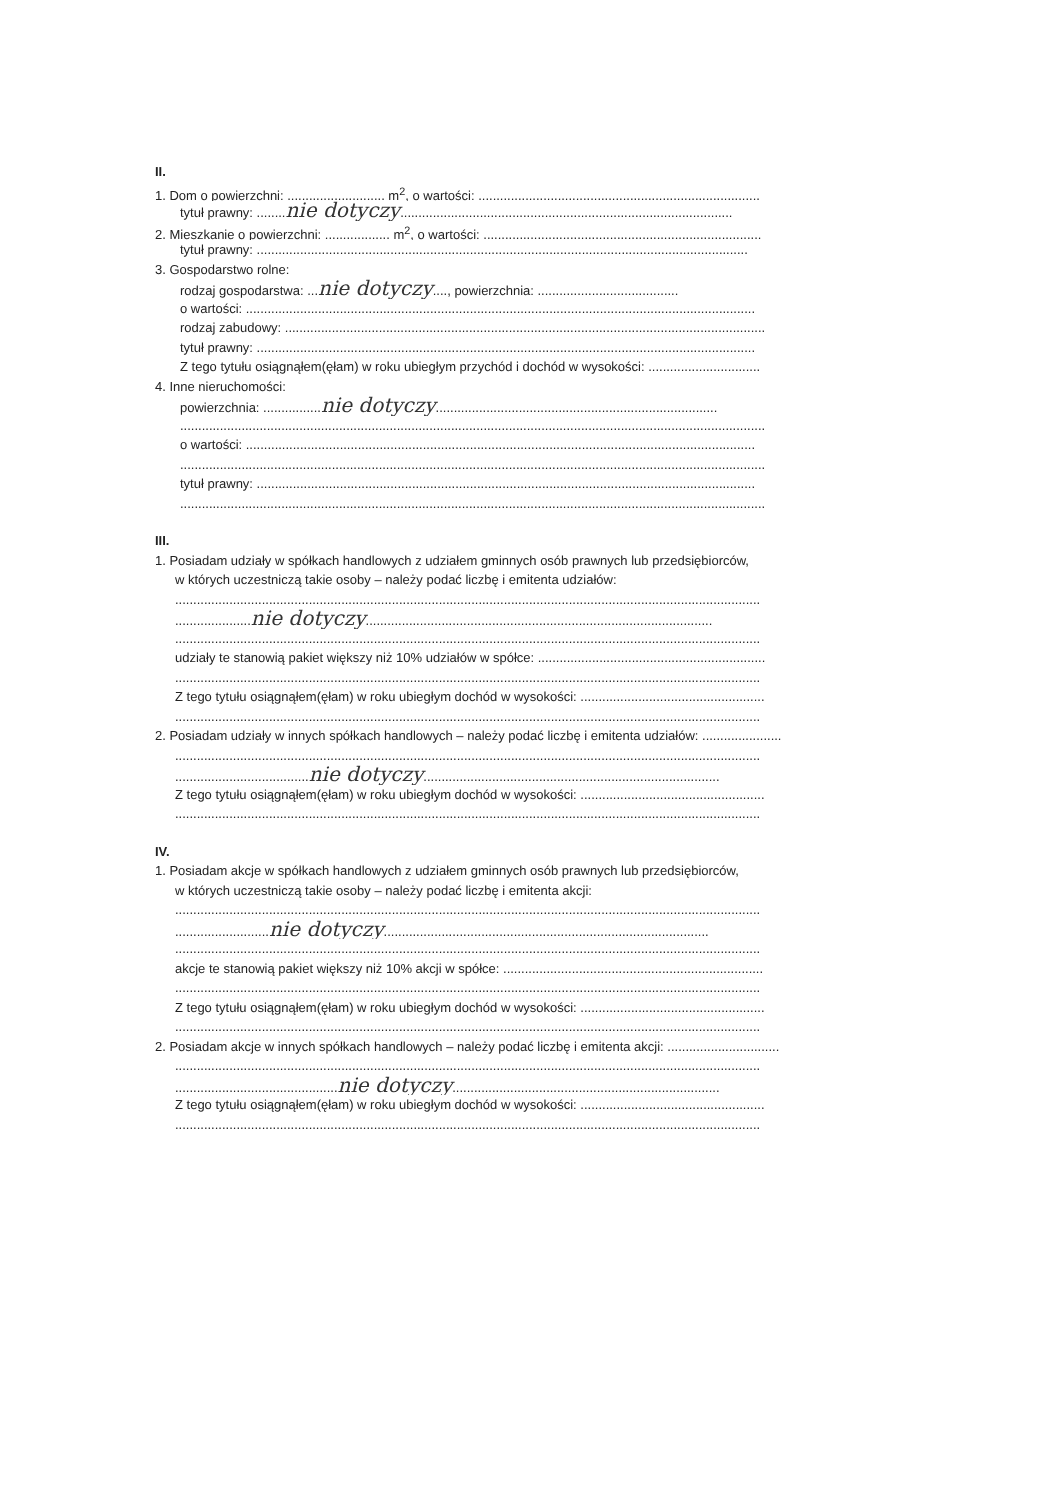II.
1. Dom o powierzchni: ........................... m<sup>2</sup>, o wartości: ..............................................................................
tytuł prawny: ........nie dotyczy............................................................................................
2. Mieszkanie o powierzchni: .................. m<sup>2</sup>, o wartości: .............................................................................
tytuł prawny: ........................................................................................................................................
3. Gospodarstwo rolne:
rodzaj gospodarstwa: ...nie dotyczy...., powierzchnia: .......................................
o wartości: .............................................................................................................................................
rodzaj zabudowy: .....................................................................................................................................
tytuł prawny: ..........................................................................................................................................
Z tego tytułu osiągnąłem(ęłam) w roku ubiegłym przychód i dochód w wysokości: ...............................
4. Inne nieruchomości:
powierzchnia: ................nie dotyczy..............................................................................
..................................................................................................................................................................
o wartości: .............................................................................................................................................
..................................................................................................................................................................
tytuł prawny: ..........................................................................................................................................
..................................................................................................................................................................
III.
1. Posiadam udziały w spółkach handlowych z udziałem gminnych osób prawnych lub przedsiębiorców,
w których uczestniczą takie osoby – należy podać liczbę i emitenta udziałów:
..................................................................................................................................................................
.....................nie dotyczy................................................................................................
..................................................................................................................................................................
udziały te stanowią pakiet większy niż 10% udziałów w spółce: ...............................................................
..................................................................................................................................................................
Z tego tytułu osiągnąłem(ęłam) w roku ubiegłym dochód w wysokości: ...................................................
..................................................................................................................................................................
2. Posiadam udziały w innych spółkach handlowych – należy podać liczbę i emitenta udziałów: ......................
..................................................................................................................................................................
.....................................nie dotyczy..................................................................................
Z tego tytułu osiągnąłem(ęłam) w roku ubiegłym dochód w wysokości: ...................................................
..................................................................................................................................................................
IV.
1. Posiadam akcje w spółkach handlowych z udziałem gminnych osób prawnych lub przedsiębiorców,
w których uczestniczą takie osoby – należy podać liczbę i emitenta akcji:
..................................................................................................................................................................
..........................nie dotyczy..........................................................................................
..................................................................................................................................................................
akcje te stanowią pakiet większy niż 10% akcji w spółce: ........................................................................
..................................................................................................................................................................
Z tego tytułu osiągnąłem(ęłam) w roku ubiegłym dochód w wysokości: ...................................................
..................................................................................................................................................................
2. Posiadam akcje w innych spółkach handlowych – należy podać liczbę i emitenta akcji: ...............................
..................................................................................................................................................................
.............................................nie dotyczy..........................................................................
Z tego tytułu osiągnąłem(ęłam) w roku ubiegłym dochód w wysokości: ...................................................
..................................................................................................................................................................